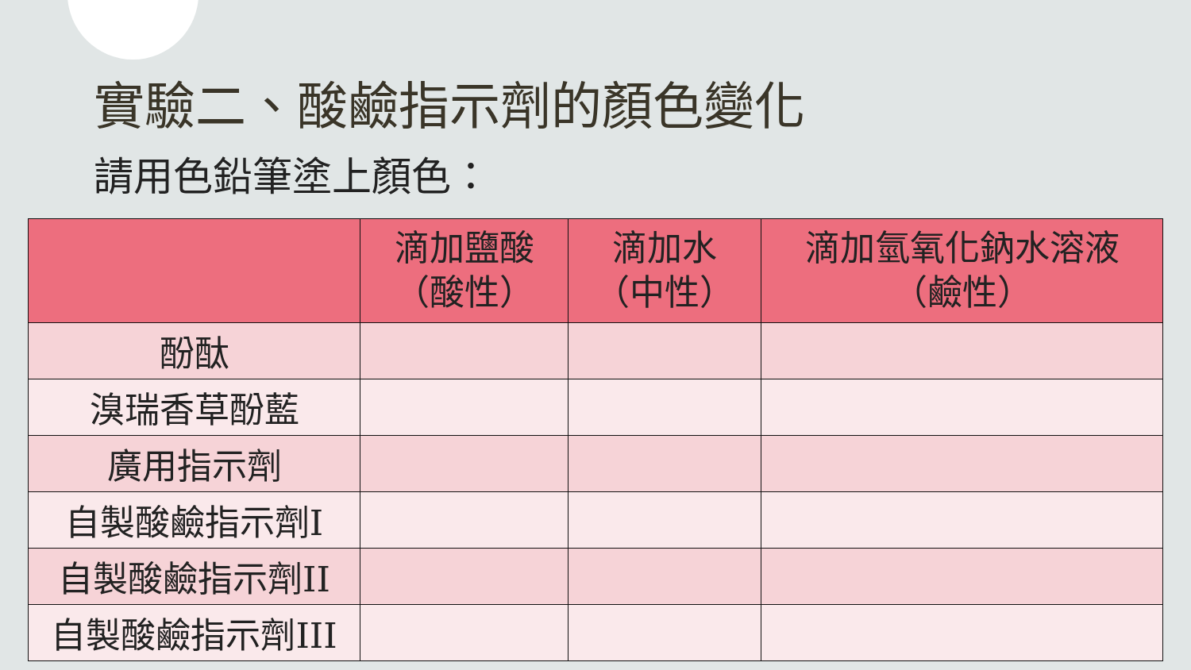實驗二、酸鹼指示劑的顏色變化
請用色鉛筆塗上顏色：
| | 滴加鹽酸 （酸性） | 滴加水 （中性） | 滴加氫氧化鈉水溶液 （鹼性） |
| --- | --- | --- | --- |
| 酚酞 | | | |
| 溴瑞香草酚藍 | | | |
| 廣用指示劑 | | | |
| 自製酸鹼指示劑I | | | |
| 自製酸鹼指示劑II | | | |
| 自製酸鹼指示劑III | | | |